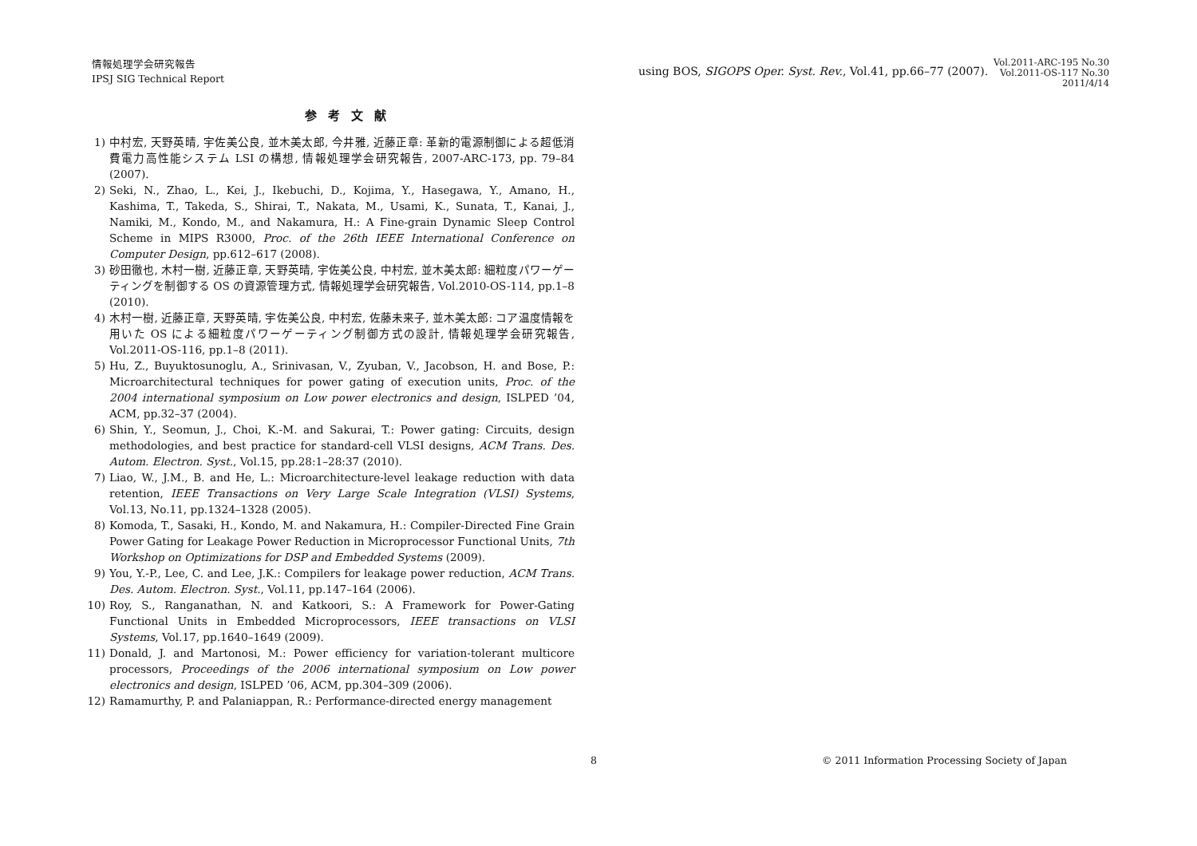情報処理学会研究報告
IPSJ SIG Technical Report
Vol.2011-ARC-195 No.30
Vol.2011-OS-117 No.30
2011/4/14
参考文献
1) 中村宏, 天野英晴, 宇佐美公良, 並木美太郎, 今井雅, 近藤正章: 革新的電源制御による超低消費電力高性能システム LSI の構想, 情報処理学会研究報告, 2007-ARC-173, pp. 79–84 (2007).
2) Seki, N., Zhao, L., Kei, J., Ikebuchi, D., Kojima, Y., Hasegawa, Y., Amano, H., Kashima, T., Takeda, S., Shirai, T., Nakata, M., Usami, K., Sunata, T., Kanai, J., Namiki, M., Kondo, M., and Nakamura, H.: A Fine-grain Dynamic Sleep Control Scheme in MIPS R3000, Proc. of the 26th IEEE International Conference on Computer Design, pp.612–617 (2008).
3) 砂田徹也, 木村一樹, 近藤正章, 天野英晴, 宇佐美公良, 中村宏, 並木美太郎: 細粒度パワーゲーティングを制御する OS の資源管理方式, 情報処理学会研究報告, Vol.2010-OS-114, pp.1–8 (2010).
4) 木村一樹, 近藤正章, 天野英晴, 宇佐美公良, 中村宏, 佐藤未来子, 並木美太郎: コア温度情報を用いた OS による細粒度パワーゲーティング制御方式の設計, 情報処理学会研究報告, Vol.2011-OS-116, pp.1–8 (2011).
5) Hu, Z., Buyuktosunoglu, A., Srinivasan, V., Zyuban, V., Jacobson, H. and Bose, P.: Microarchitectural techniques for power gating of execution units, Proc. of the 2004 international symposium on Low power electronics and design, ISLPED ’04, ACM, pp.32–37 (2004).
6) Shin, Y., Seomun, J., Choi, K.-M. and Sakurai, T.: Power gating: Circuits, design methodologies, and best practice for standard-cell VLSI designs, ACM Trans. Des. Autom. Electron. Syst., Vol.15, pp.28:1–28:37 (2010).
7) Liao, W., J.M., B. and He, L.: Microarchitecture-level leakage reduction with data retention, IEEE Transactions on Very Large Scale Integration (VLSI) Systems, Vol.13, No.11, pp.1324–1328 (2005).
8) Komoda, T., Sasaki, H., Kondo, M. and Nakamura, H.: Compiler-Directed Fine Grain Power Gating for Leakage Power Reduction in Microprocessor Functional Units, 7th Workshop on Optimizations for DSP and Embedded Systems (2009).
9) You, Y.-P., Lee, C. and Lee, J.K.: Compilers for leakage power reduction, ACM Trans. Des. Autom. Electron. Syst., Vol.11, pp.147–164 (2006).
10) Roy, S., Ranganathan, N. and Katkoori, S.: A Framework for Power-Gating Functional Units in Embedded Microprocessors, IEEE transactions on VLSI Systems, Vol.17, pp.1640–1649 (2009).
11) Donald, J. and Martonosi, M.: Power efficiency for variation-tolerant multicore processors, Proceedings of the 2006 international symposium on Low power electronics and design, ISLPED ’06, ACM, pp.304–309 (2006).
12) Ramamurthy, P. and Palaniappan, R.: Performance-directed energy management
using BOS, SIGOPS Oper. Syst. Rev., Vol.41, pp.66–77 (2007).
8 © 2011 Information Processing Society of Japan